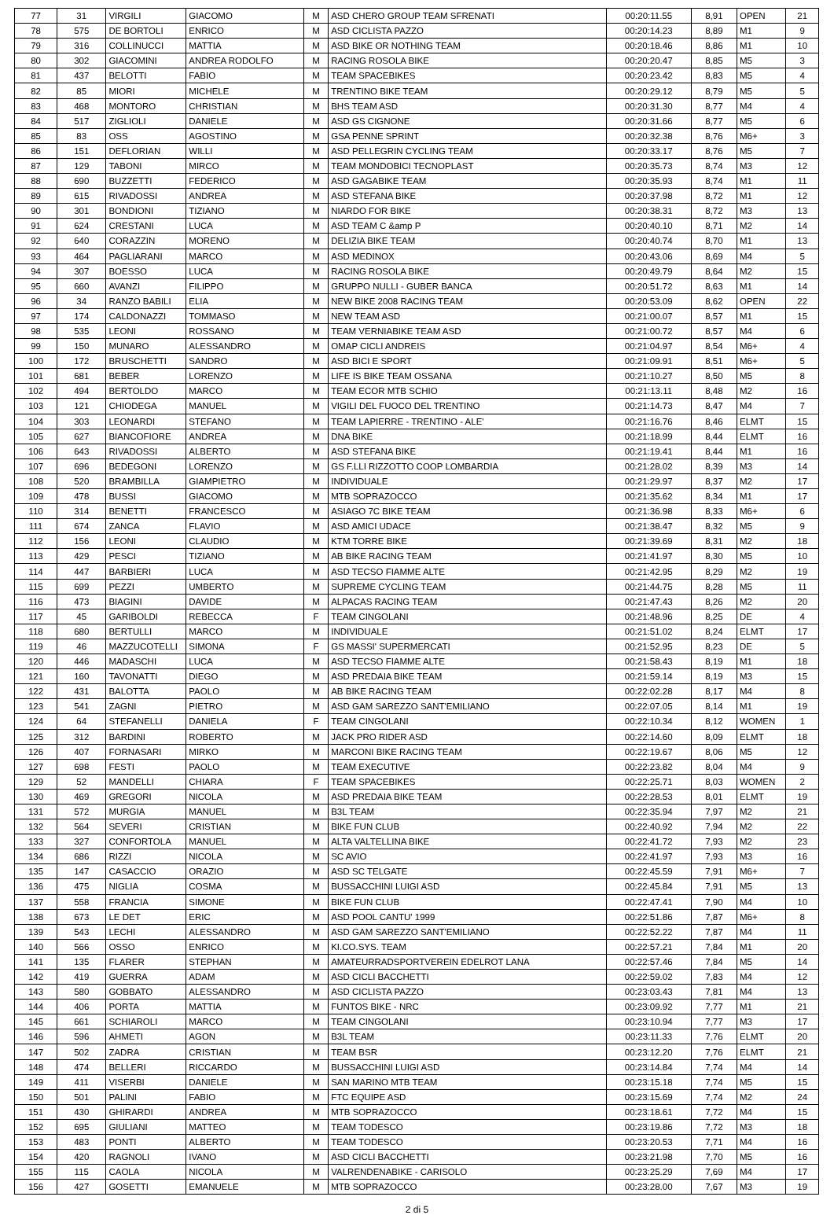| 77 | 31 | VIRGILI | GIACOMO | M | ASD CHERO GROUP TEAM SFRENATI | 00:20:11.55 | 8,91 | OPEN | 21 |
| 78 | 575 | DE BORTOLI | ENRICO | M | ASD CICLISTA PAZZO | 00:20:14.23 | 8,89 | M1 | 9 |
| 79 | 316 | COLLINUCCI | MATTIA | M | ASD BIKE OR NOTHING TEAM | 00:20:18.46 | 8,86 | M1 | 10 |
| 80 | 302 | GIACOMINI | ANDREA RODOLFO | M | RACING ROSOLA BIKE | 00:20:20.47 | 8,85 | M5 | 3 |
| 81 | 437 | BELOTTI | FABIO | M | TEAM SPACEBIKES | 00:20:23.42 | 8,83 | M5 | 4 |
| 82 | 85 | MIORI | MICHELE | M | TRENTINO BIKE TEAM | 00:20:29.12 | 8,79 | M5 | 5 |
| 83 | 468 | MONTORO | CHRISTIAN | M | BHS TEAM ASD | 00:20:31.30 | 8,77 | M4 | 4 |
| 84 | 517 | ZIGLIOLI | DANIELE | M | ASD GS CIGNONE | 00:20:31.66 | 8,77 | M5 | 6 |
| 85 | 83 | OSS | AGOSTINO | M | GSA PENNE SPRINT | 00:20:32.38 | 8,76 | M6+ | 3 |
| 86 | 151 | DEFLORIAN | WILLI | M | ASD PELLEGRIN CYCLING TEAM | 00:20:33.17 | 8,76 | M5 | 7 |
| 87 | 129 | TABONI | MIRCO | M | TEAM MONDOBICI TECNOPLAST | 00:20:35.73 | 8,74 | M3 | 12 |
| 88 | 690 | BUZZETTI | FEDERICO | M | ASD GAGABIKE TEAM | 00:20:35.93 | 8,74 | M1 | 11 |
| 89 | 615 | RIVADOSSI | ANDREA | M | ASD STEFANA BIKE | 00:20:37.98 | 8,72 | M1 | 12 |
| 90 | 301 | BONDIONI | TIZIANO | M | NIARDO FOR BIKE | 00:20:38.31 | 8,72 | M3 | 13 |
| 91 | 624 | CRESTANI | LUCA | M | ASD TEAM C &amp P | 00:20:40.10 | 8,71 | M2 | 14 |
| 92 | 640 | CORAZZIN | MORENO | M | DELIZIA BIKE TEAM | 00:20:40.74 | 8,70 | M1 | 13 |
| 93 | 464 | PAGLIARANI | MARCO | M | ASD MEDINOX | 00:20:43.06 | 8,69 | M4 | 5 |
| 94 | 307 | BOESSO | LUCA | M | RACING ROSOLA BIKE | 00:20:49.79 | 8,64 | M2 | 15 |
| 95 | 660 | AVANZI | FILIPPO | M | GRUPPO NULLI - GUBER BANCA | 00:20:51.72 | 8,63 | M1 | 14 |
| 96 | 34 | RANZO BABILI | ELIA | M | NEW BIKE 2008 RACING TEAM | 00:20:53.09 | 8,62 | OPEN | 22 |
| 97 | 174 | CALDONAZZI | TOMMASO | M | NEW TEAM ASD | 00:21:00.07 | 8,57 | M1 | 15 |
| 98 | 535 | LEONI | ROSSANO | M | TEAM VERNIABIKE TEAM ASD | 00:21:00.72 | 8,57 | M4 | 6 |
| 99 | 150 | MUNARO | ALESSANDRO | M | OMAP CICLI ANDREIS | 00:21:04.97 | 8,54 | M6+ | 4 |
| 100 | 172 | BRUSCHETTI | SANDRO | M | ASD BICI E SPORT | 00:21:09.91 | 8,51 | M6+ | 5 |
| 101 | 681 | BEBER | LORENZO | M | LIFE IS BIKE TEAM OSSANA | 00:21:10.27 | 8,50 | M5 | 8 |
| 102 | 494 | BERTOLDO | MARCO | M | TEAM ECOR MTB SCHIO | 00:21:13.11 | 8,48 | M2 | 16 |
| 103 | 121 | CHIODEGA | MANUEL | M | VIGILI DEL FUOCO DEL TRENTINO | 00:21:14.73 | 8,47 | M4 | 7 |
| 104 | 303 | LEONARDI | STEFANO | M | TEAM LAPIERRE - TRENTINO - ALE' | 00:21:16.76 | 8,46 | ELMT | 15 |
| 105 | 627 | BIANCOFIORE | ANDREA | M | DNA BIKE | 00:21:18.99 | 8,44 | ELMT | 16 |
| 106 | 643 | RIVADOSSI | ALBERTO | M | ASD STEFANA BIKE | 00:21:19.41 | 8,44 | M1 | 16 |
| 107 | 696 | BEDEGONI | LORENZO | M | GS F.LLI RIZZOTTO COOP LOMBARDIA | 00:21:28.02 | 8,39 | M3 | 14 |
| 108 | 520 | BRAMBILLA | GIAMPIETRO | M | INDIVIDUALE | 00:21:29.97 | 8,37 | M2 | 17 |
| 109 | 478 | BUSSI | GIACOMO | M | MTB SOPRAZOCCO | 00:21:35.62 | 8,34 | M1 | 17 |
| 110 | 314 | BENETTI | FRANCESCO | M | ASIAGO 7C BIKE TEAM | 00:21:36.98 | 8,33 | M6+ | 6 |
| 111 | 674 | ZANCA | FLAVIO | M | ASD AMICI UDACE | 00:21:38.47 | 8,32 | M5 | 9 |
| 112 | 156 | LEONI | CLAUDIO | M | KTM TORRE BIKE | 00:21:39.69 | 8,31 | M2 | 18 |
| 113 | 429 | PESCI | TIZIANO | M | AB BIKE RACING TEAM | 00:21:41.97 | 8,30 | M5 | 10 |
| 114 | 447 | BARBIERI | LUCA | M | ASD TECSO FIAMME ALTE | 00:21:42.95 | 8,29 | M2 | 19 |
| 115 | 699 | PEZZI | UMBERTO | M | SUPREME CYCLING TEAM | 00:21:44.75 | 8,28 | M5 | 11 |
| 116 | 473 | BIAGINI | DAVIDE | M | ALPACAS RACING TEAM | 00:21:47.43 | 8,26 | M2 | 20 |
| 117 | 45 | GARIBOLDI | REBECCA | F | TEAM CINGOLANI | 00:21:48.96 | 8,25 | DE | 4 |
| 118 | 680 | BERTULLI | MARCO | M | INDIVIDUALE | 00:21:51.02 | 8,24 | ELMT | 17 |
| 119 | 46 | MAZZUCOTELLI | SIMONA | F | GS MASSI' SUPERMERCATI | 00:21:52.95 | 8,23 | DE | 5 |
| 120 | 446 | MADASCHI | LUCA | M | ASD TECSO FIAMME ALTE | 00:21:58.43 | 8,19 | M1 | 18 |
| 121 | 160 | TAVONATTI | DIEGO | M | ASD PREDAIA BIKE TEAM | 00:21:59.14 | 8,19 | M3 | 15 |
| 122 | 431 | BALOTTA | PAOLO | M | AB BIKE RACING TEAM | 00:22:02.28 | 8,17 | M4 | 8 |
| 123 | 541 | ZAGNI | PIETRO | M | ASD GAM SAREZZO SANT'EMILIANO | 00:22:07.05 | 8,14 | M1 | 19 |
| 124 | 64 | STEFANELLI | DANIELA | F | TEAM CINGOLANI | 00:22:10.34 | 8,12 | WOMEN | 1 |
| 125 | 312 | BARDINI | ROBERTO | M | JACK PRO RIDER ASD | 00:22:14.60 | 8,09 | ELMT | 18 |
| 126 | 407 | FORNASARI | MIRKO | M | MARCONI BIKE RACING TEAM | 00:22:19.67 | 8,06 | M5 | 12 |
| 127 | 698 | FESTI | PAOLO | M | TEAM EXECUTIVE | 00:22:23.82 | 8,04 | M4 | 9 |
| 129 | 52 | MANDELLI | CHIARA | F | TEAM SPACEBIKES | 00:22:25.71 | 8,03 | WOMEN | 2 |
| 130 | 469 | GREGORI | NICOLA | M | ASD PREDAIA BIKE TEAM | 00:22:28.53 | 8,01 | ELMT | 19 |
| 131 | 572 | MURGIA | MANUEL | M | B3L TEAM | 00:22:35.94 | 7,97 | M2 | 21 |
| 132 | 564 | SEVERI | CRISTIAN | M | BIKE FUN CLUB | 00:22:40.92 | 7,94 | M2 | 22 |
| 133 | 327 | CONFORTOLA | MANUEL | M | ALTA VALTELLINA BIKE | 00:22:41.72 | 7,93 | M2 | 23 |
| 134 | 686 | RIZZI | NICOLA | M | SC AVIO | 00:22:41.97 | 7,93 | M3 | 16 |
| 135 | 147 | CASACCIO | ORAZIO | M | ASD SC TELGATE | 00:22:45.59 | 7,91 | M6+ | 7 |
| 136 | 475 | NIGLIA | COSMA | M | BUSSACCHINI LUIGI ASD | 00:22:45.84 | 7,91 | M5 | 13 |
| 137 | 558 | FRANCIA | SIMONE | M | BIKE FUN CLUB | 00:22:47.41 | 7,90 | M4 | 10 |
| 138 | 673 | LE DET | ERIC | M | ASD POOL CANTU' 1999 | 00:22:51.86 | 7,87 | M6+ | 8 |
| 139 | 543 | LECHI | ALESSANDRO | M | ASD GAM SAREZZO SANT'EMILIANO | 00:22:52.22 | 7,87 | M4 | 11 |
| 140 | 566 | OSSO | ENRICO | M | KI.CO.SYS. TEAM | 00:22:57.21 | 7,84 | M1 | 20 |
| 141 | 135 | FLARER | STEPHAN | M | AMATEURRADSPORTVEREIN EDELROT LANA | 00:22:57.46 | 7,84 | M5 | 14 |
| 142 | 419 | GUERRA | ADAM | M | ASD CICLI BACCHETTI | 00:22:59.02 | 7,83 | M4 | 12 |
| 143 | 580 | GOBBATO | ALESSANDRO | M | ASD CICLISTA PAZZO | 00:23:03.43 | 7,81 | M4 | 13 |
| 144 | 406 | PORTA | MATTIA | M | FUNTOS BIKE - NRC | 00:23:09.92 | 7,77 | M1 | 21 |
| 145 | 661 | SCHIAROLI | MARCO | M | TEAM CINGOLANI | 00:23:10.94 | 7,77 | M3 | 17 |
| 146 | 596 | AHMETI | AGON | M | B3L TEAM | 00:23:11.33 | 7,76 | ELMT | 20 |
| 147 | 502 | ZADRA | CRISTIAN | M | TEAM BSR | 00:23:12.20 | 7,76 | ELMT | 21 |
| 148 | 474 | BELLERI | RICCARDO | M | BUSSACCHINI LUIGI ASD | 00:23:14.84 | 7,74 | M4 | 14 |
| 149 | 411 | VISERBI | DANIELE | M | SAN MARINO MTB TEAM | 00:23:15.18 | 7,74 | M5 | 15 |
| 150 | 501 | PALINI | FABIO | M | FTC EQUIPE ASD | 00:23:15.69 | 7,74 | M2 | 24 |
| 151 | 430 | GHIRARDI | ANDREA | M | MTB SOPRAZOCCO | 00:23:18.61 | 7,72 | M4 | 15 |
| 152 | 695 | GIULIANI | MATTEO | M | TEAM TODESCO | 00:23:19.86 | 7,72 | M3 | 18 |
| 153 | 483 | PONTI | ALBERTO | M | TEAM TODESCO | 00:23:20.53 | 7,71 | M4 | 16 |
| 154 | 420 | RAGNOLI | IVANO | M | ASD CICLI BACCHETTI | 00:23:21.98 | 7,70 | M5 | 16 |
| 155 | 115 | CAOLA | NICOLA | M | VALRENDENABIKE - CARISOLO | 00:23:25.29 | 7,69 | M4 | 17 |
| 156 | 427 | GOSETTI | EMANUELE | M | MTB SOPRAZOCCO | 00:23:28.00 | 7,67 | M3 | 19 |
2 di 5